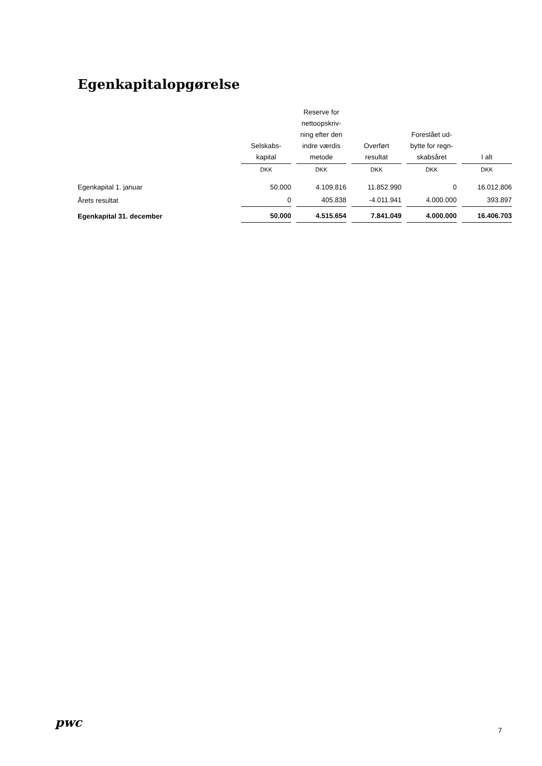Egenkapitalopgørelse
| | Selskabs- kapital | Reserve for nettoopskriv- ning efter den indre værdis metode | Overført resultat | Foreslået ud- bytte for regn- skabsåret | I alt |
| --- | --- | --- | --- | --- | --- |
| | DKK | DKK | DKK | DKK | DKK |
| Egenkapital 1. januar | 50.000 | 4.109.816 | 11.852.990 | 0 | 16.012.806 |
| Årets resultat | 0 | 405.838 | -4.011.941 | 4.000.000 | 393.897 |
| Egenkapital 31. december | 50.000 | 4.515.654 | 7.841.049 | 4.000.000 | 16.406.703 |
pwc
7